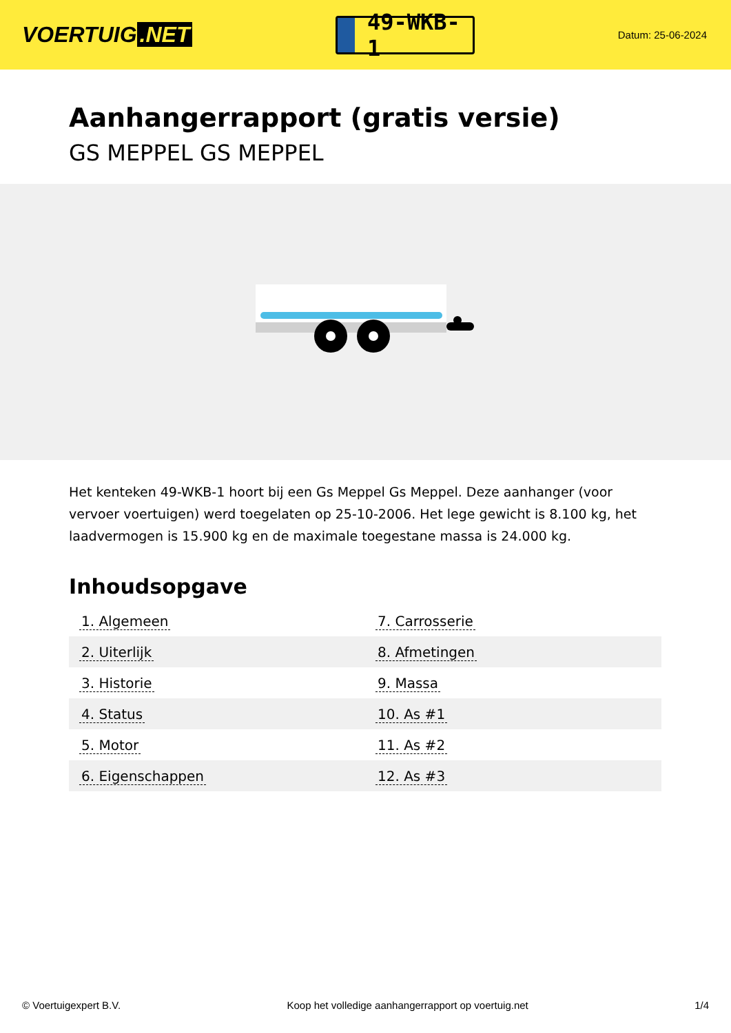VOERTUIG.NET
49-WKB-1
Datum: 25-06-2024
Aanhangerrapport (gratis versie)
GS MEPPEL GS MEPPEL
Het kenteken 49-WKB-1 hoort bij een Gs Meppel Gs Meppel. Deze aanhanger (voor vervoer voertuigen) werd toegelaten op 25-10-2006. Het lege gewicht is 8.100 kg, het laadvermogen is 15.900 kg en de maximale toegestane massa is 24.000 kg.
Inhoudsopgave
| 1. Algemeen | 7. Carrosserie |
| 2. Uiterlijk | 8. Afmetingen |
| 3. Historie | 9. Massa |
| 4. Status | 10. As #1 |
| 5. Motor | 11. As #2 |
| 6. Eigenschappen | 12. As #3 |
© Voertuigexpert B.V. Koop het volledige aanhangerrapport op voertuig.net
1/4